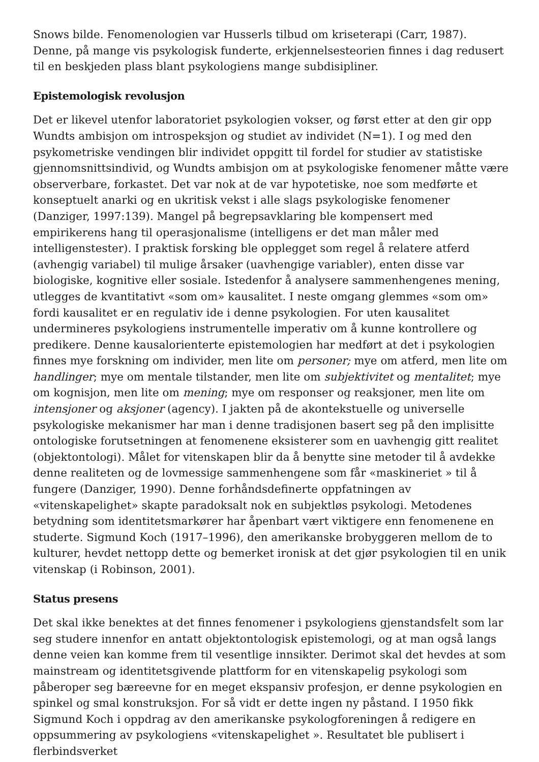Snows bilde. Fenomenologien var Husserls tilbud om kriseterapi (Carr, 1987). Denne, på mange vis psykologisk funderte, erkjennelsesteorien finnes i dag redusert til en beskjeden plass blant psykologiens mange subdisipliner.
Epistemologisk revolusjon
Det er likevel utenfor laboratoriet psykologien vokser, og først etter at den gir opp Wundts ambisjon om introspeksjon og studiet av individet (N=1). I og med den psykometriske vendingen blir individet oppgitt til fordel for studier av statistiske gjennomsnittsindivid, og Wundts ambisjon om at psykologiske fenomener måtte være observerbare, forkastet. Det var nok at de var hypotetiske, noe som medførte et konseptuelt anarki og en ukritisk vekst i alle slags psykologiske fenomener (Danziger, 1997:139). Mangel på begrepsavklaring ble kompensert med empirikerens hang til operasjonalisme (intelligens er det man måler med intelligenstester). I praktisk forsking ble opplegget som regel å relatere atferd (avhengig variabel) til mulige årsaker (uavhengige variabler), enten disse var biologiske, kognitive eller sosiale. Istedenfor å analysere sammenhengenes mening, utlegges de kvantitativt «som om» kausalitet. I neste omgang glemmes «som om» fordi kausalitet er en regulativ ide i denne psykologien. For uten kausalitet undermineres psykologiens instrumentelle imperativ om å kunne kontrollere og predikere. Denne kausalorienterte epistemologien har medført at det i psykologien finnes mye forskning om individer, men lite om personer; mye om atferd, men lite om handlinger; mye om mentale tilstander, men lite om subjektivitet og mentalitet; mye om kognisjon, men lite om mening; mye om responser og reaksjoner, men lite om intensjoner og aksjoner (agency). I jakten på de akontekstuelle og universelle psykologiske mekanismer har man i denne tradisjonen basert seg på den implisitte ontologiske forutsetningen at fenomenene eksisterer som en uavhengig gitt realitet (objektontologi). Målet for vitenskapen blir da å benytte sine metoder til å avdekke denne realiteten og de lovmessige sammenhengene som får «maskineriet » til å fungere (Danziger, 1990). Denne forhåndsdefinerte oppfatningen av «vitenskapelighet» skapte paradoksalt nok en subjektløs psykologi. Metodenes betydning som identitetsmarkører har åpenbart vært viktigere enn fenomenene en studerte. Sigmund Koch (1917–1996), den amerikanske brobyggeren mellom de to kulturer, hevdet nettopp dette og bemerket ironisk at det gjør psykologien til en unik vitenskap (i Robinson, 2001).
Status presens
Det skal ikke benektes at det finnes fenomener i psykologiens gjenstandsfelt som lar seg studere innenfor en antatt objektontologisk epistemologi, og at man også langs denne veien kan komme frem til vesentlige innsikter. Derimot skal det hevdes at som mainstream og identitetsgivende plattform for en vitenskapelig psykologi som påberoper seg bæreevne for en meget ekspansiv profesjon, er denne psykologien en spinkel og smal konstruksjon. For så vidt er dette ingen ny påstand. I 1950 fikk Sigmund Koch i oppdrag av den amerikanske psykologforeningen å redigere en oppsummering av psykologiens «vitenskapelighet ». Resultatet ble publisert i flerbindsverket